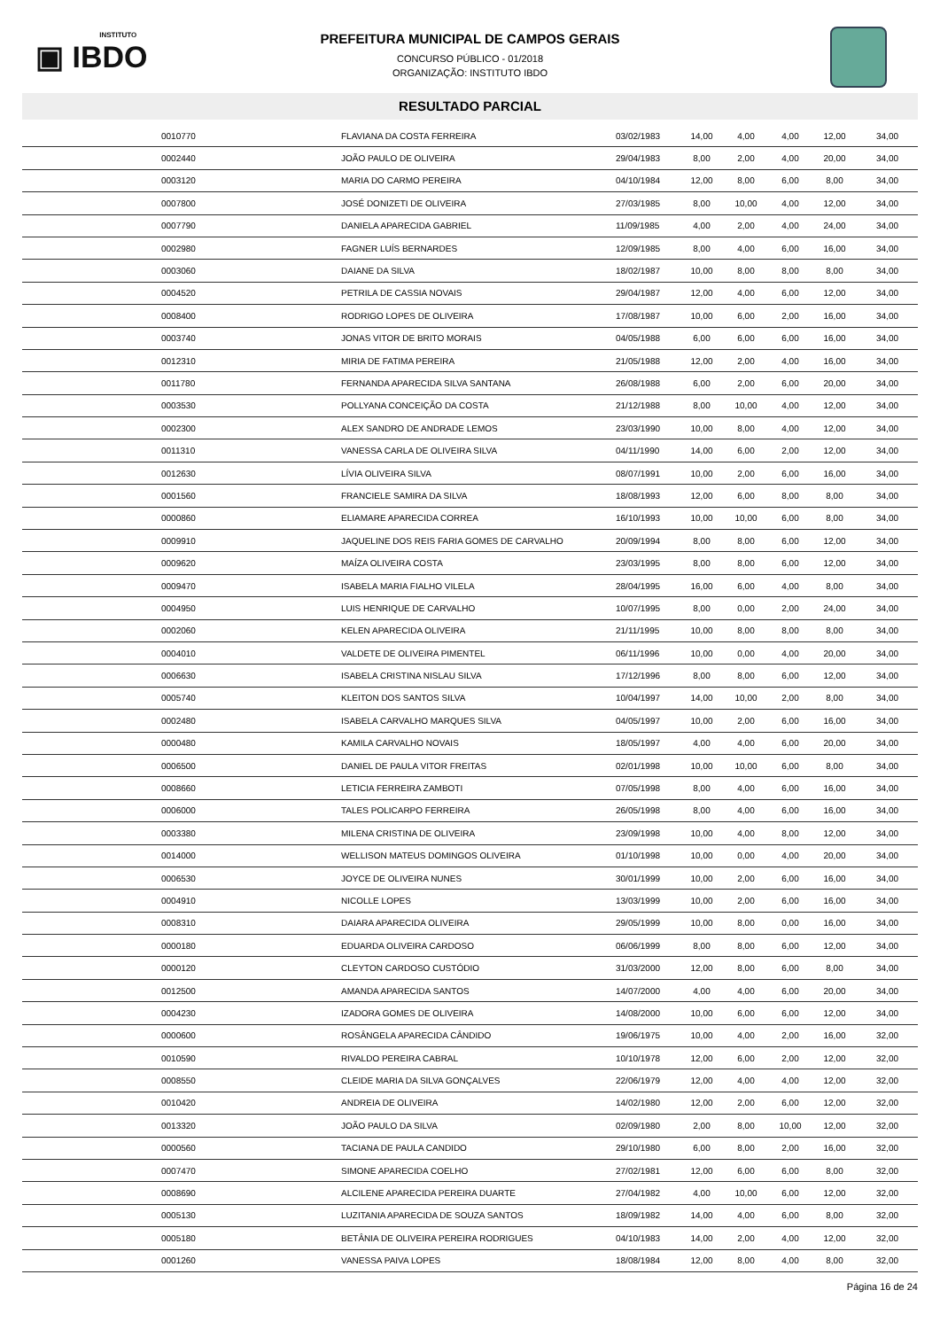INSTITUTO
▣ IBDO
PREFEITURA MUNICIPAL DE CAMPOS GERAIS
CONCURSO PÚBLICO - 01/2018
ORGANIZAÇÃO: INSTITUTO IBDO
RESULTADO PARCIAL
| | 0010770 | FLAVIANA DA COSTA FERREIRA | 03/02/1983 | 14,00 | 4,00 | 4,00 | 12,00 | 34,00 |
| | 0002440 | JOÃO PAULO DE OLIVEIRA | 29/04/1983 | 8,00 | 2,00 | 4,00 | 20,00 | 34,00 |
| | 0003120 | MARIA DO CARMO PEREIRA | 04/10/1984 | 12,00 | 8,00 | 6,00 | 8,00 | 34,00 |
| | 0007800 | JOSÉ DONIZETI DE OLIVEIRA | 27/03/1985 | 8,00 | 10,00 | 4,00 | 12,00 | 34,00 |
| | 0007790 | DANIELA APARECIDA GABRIEL | 11/09/1985 | 4,00 | 2,00 | 4,00 | 24,00 | 34,00 |
| | 0002980 | FAGNER LUÍS BERNARDES | 12/09/1985 | 8,00 | 4,00 | 6,00 | 16,00 | 34,00 |
| | 0003060 | DAIANE DA SILVA | 18/02/1987 | 10,00 | 8,00 | 8,00 | 8,00 | 34,00 |
| | 0004520 | PETRILA DE CASSIA NOVAIS | 29/04/1987 | 12,00 | 4,00 | 6,00 | 12,00 | 34,00 |
| | 0008400 | RODRIGO LOPES DE OLIVEIRA | 17/08/1987 | 10,00 | 6,00 | 2,00 | 16,00 | 34,00 |
| | 0003740 | JONAS VITOR DE BRITO MORAIS | 04/05/1988 | 6,00 | 6,00 | 6,00 | 16,00 | 34,00 |
| | 0012310 | MIRIA DE FATIMA PEREIRA | 21/05/1988 | 12,00 | 2,00 | 4,00 | 16,00 | 34,00 |
| | 0011780 | FERNANDA APARECIDA SILVA SANTANA | 26/08/1988 | 6,00 | 2,00 | 6,00 | 20,00 | 34,00 |
| | 0003530 | POLLYANA CONCEIÇÃO DA COSTA | 21/12/1988 | 8,00 | 10,00 | 4,00 | 12,00 | 34,00 |
| | 0002300 | ALEX SANDRO DE ANDRADE LEMOS | 23/03/1990 | 10,00 | 8,00 | 4,00 | 12,00 | 34,00 |
| | 0011310 | VANESSA CARLA DE OLIVEIRA SILVA | 04/11/1990 | 14,00 | 6,00 | 2,00 | 12,00 | 34,00 |
| | 0012630 | LÍVIA OLIVEIRA SILVA | 08/07/1991 | 10,00 | 2,00 | 6,00 | 16,00 | 34,00 |
| | 0001560 | FRANCIELE SAMIRA DA SILVA | 18/08/1993 | 12,00 | 6,00 | 8,00 | 8,00 | 34,00 |
| | 0000860 | ELIAMARE APARECIDA CORREA | 16/10/1993 | 10,00 | 10,00 | 6,00 | 8,00 | 34,00 |
| | 0009910 | JAQUELINE DOS REIS FARIA GOMES DE CARVALHO | 20/09/1994 | 8,00 | 8,00 | 6,00 | 12,00 | 34,00 |
| | 0009620 | MAÍZA OLIVEIRA COSTA | 23/03/1995 | 8,00 | 8,00 | 6,00 | 12,00 | 34,00 |
| | 0009470 | ISABELA MARIA FIALHO VILELA | 28/04/1995 | 16,00 | 6,00 | 4,00 | 8,00 | 34,00 |
| | 0004950 | LUIS HENRIQUE DE CARVALHO | 10/07/1995 | 8,00 | 0,00 | 2,00 | 24,00 | 34,00 |
| | 0002060 | KELEN APARECIDA OLIVEIRA | 21/11/1995 | 10,00 | 8,00 | 8,00 | 8,00 | 34,00 |
| | 0004010 | VALDETE DE OLIVEIRA PIMENTEL | 06/11/1996 | 10,00 | 0,00 | 4,00 | 20,00 | 34,00 |
| | 0006630 | ISABELA CRISTINA NISLAU SILVA | 17/12/1996 | 8,00 | 8,00 | 6,00 | 12,00 | 34,00 |
| | 0005740 | KLEITON DOS SANTOS SILVA | 10/04/1997 | 14,00 | 10,00 | 2,00 | 8,00 | 34,00 |
| | 0002480 | ISABELA CARVALHO MARQUES SILVA | 04/05/1997 | 10,00 | 2,00 | 6,00 | 16,00 | 34,00 |
| | 0000480 | KAMILA CARVALHO NOVAIS | 18/05/1997 | 4,00 | 4,00 | 6,00 | 20,00 | 34,00 |
| | 0006500 | DANIEL DE PAULA VITOR FREITAS | 02/01/1998 | 10,00 | 10,00 | 6,00 | 8,00 | 34,00 |
| | 0008660 | LETICIA FERREIRA ZAMBOTI | 07/05/1998 | 8,00 | 4,00 | 6,00 | 16,00 | 34,00 |
| | 0006000 | TALES POLICARPO FERREIRA | 26/05/1998 | 8,00 | 4,00 | 6,00 | 16,00 | 34,00 |
| | 0003380 | MILENA CRISTINA DE OLIVEIRA | 23/09/1998 | 10,00 | 4,00 | 8,00 | 12,00 | 34,00 |
| | 0014000 | WELLISON MATEUS DOMINGOS OLIVEIRA | 01/10/1998 | 10,00 | 0,00 | 4,00 | 20,00 | 34,00 |
| | 0006530 | JOYCE DE OLIVEIRA NUNES | 30/01/1999 | 10,00 | 2,00 | 6,00 | 16,00 | 34,00 |
| | 0004910 | NICOLLE LOPES | 13/03/1999 | 10,00 | 2,00 | 6,00 | 16,00 | 34,00 |
| | 0008310 | DAIARA APARECIDA OLIVEIRA | 29/05/1999 | 10,00 | 8,00 | 0,00 | 16,00 | 34,00 |
| | 0000180 | EDUARDA OLIVEIRA CARDOSO | 06/06/1999 | 8,00 | 8,00 | 6,00 | 12,00 | 34,00 |
| | 0000120 | CLEYTON CARDOSO CUSTÓDIO | 31/03/2000 | 12,00 | 8,00 | 6,00 | 8,00 | 34,00 |
| | 0012500 | AMANDA APARECIDA SANTOS | 14/07/2000 | 4,00 | 4,00 | 6,00 | 20,00 | 34,00 |
| | 0004230 | IZADORA GOMES DE OLIVEIRA | 14/08/2000 | 10,00 | 6,00 | 6,00 | 12,00 | 34,00 |
| | 0000600 | ROSÂNGELA APARECIDA CÂNDIDO | 19/06/1975 | 10,00 | 4,00 | 2,00 | 16,00 | 32,00 |
| | 0010590 | RIVALDO PEREIRA CABRAL | 10/10/1978 | 12,00 | 6,00 | 2,00 | 12,00 | 32,00 |
| | 0008550 | CLEIDE MARIA DA SILVA GONÇALVES | 22/06/1979 | 12,00 | 4,00 | 4,00 | 12,00 | 32,00 |
| | 0010420 | ANDREIA DE OLIVEIRA | 14/02/1980 | 12,00 | 2,00 | 6,00 | 12,00 | 32,00 |
| | 0013320 | JOÃO PAULO DA SILVA | 02/09/1980 | 2,00 | 8,00 | 10,00 | 12,00 | 32,00 |
| | 0000560 | TACIANA DE PAULA CANDIDO | 29/10/1980 | 6,00 | 8,00 | 2,00 | 16,00 | 32,00 |
| | 0007470 | SIMONE APARECIDA COELHO | 27/02/1981 | 12,00 | 6,00 | 6,00 | 8,00 | 32,00 |
| | 0008690 | ALCILENE APARECIDA PEREIRA DUARTE | 27/04/1982 | 4,00 | 10,00 | 6,00 | 12,00 | 32,00 |
| | 0005130 | LUZITANIA APARECIDA DE SOUZA SANTOS | 18/09/1982 | 14,00 | 4,00 | 6,00 | 8,00 | 32,00 |
| | 0005180 | BETÂNIA DE OLIVEIRA PEREIRA RODRIGUES | 04/10/1983 | 14,00 | 2,00 | 4,00 | 12,00 | 32,00 |
| | 0001260 | VANESSA PAIVA LOPES | 18/08/1984 | 12,00 | 8,00 | 4,00 | 8,00 | 32,00 |
Página 16 de 24